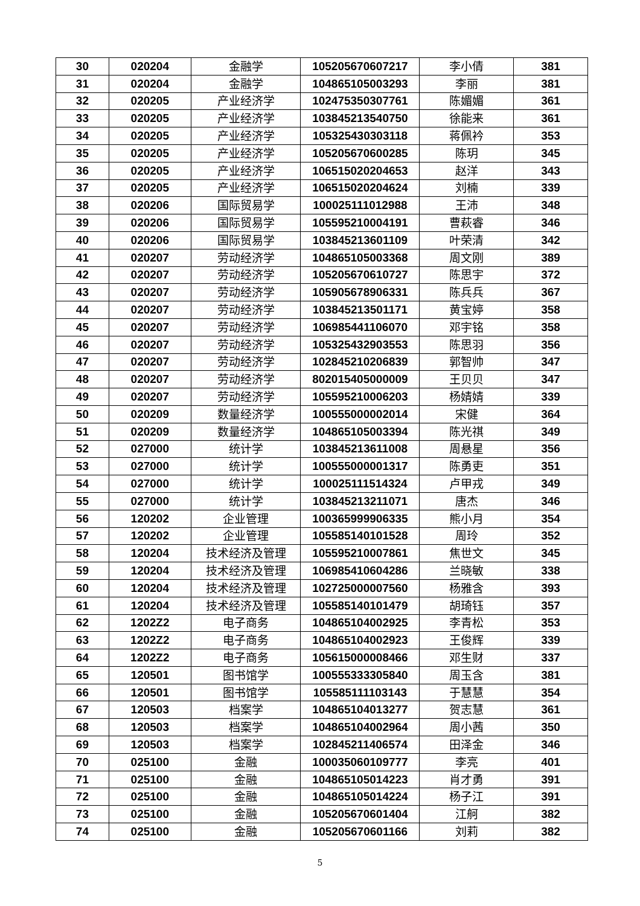| 30 | 020204 | 金融学 | 105205670607217 | 李小倩 | 381 |
| 31 | 020204 | 金融学 | 104865105003293 | 李丽 | 381 |
| 32 | 020205 | 产业经济学 | 102475350307761 | 陈媚媚 | 361 |
| 33 | 020205 | 产业经济学 | 103845213540750 | 徐能来 | 361 |
| 34 | 020205 | 产业经济学 | 105325430303118 | 蒋佩衿 | 353 |
| 35 | 020205 | 产业经济学 | 105205670600285 | 陈玥 | 345 |
| 36 | 020205 | 产业经济学 | 106515020204653 | 赵洋 | 343 |
| 37 | 020205 | 产业经济学 | 106515020204624 | 刘楠 | 339 |
| 38 | 020206 | 国际贸易学 | 100025111012988 | 王沛 | 348 |
| 39 | 020206 | 国际贸易学 | 105595210004191 | 曹萩睿 | 346 |
| 40 | 020206 | 国际贸易学 | 103845213601109 | 叶荣清 | 342 |
| 41 | 020207 | 劳动经济学 | 104865105003368 | 周文刚 | 389 |
| 42 | 020207 | 劳动经济学 | 105205670610727 | 陈思宇 | 372 |
| 43 | 020207 | 劳动经济学 | 105905678906331 | 陈兵兵 | 367 |
| 44 | 020207 | 劳动经济学 | 103845213501171 | 黄宝婷 | 358 |
| 45 | 020207 | 劳动经济学 | 106985441106070 | 邓宇铭 | 358 |
| 46 | 020207 | 劳动经济学 | 105325432903553 | 陈思羽 | 356 |
| 47 | 020207 | 劳动经济学 | 102845210206839 | 郭智帅 | 347 |
| 48 | 020207 | 劳动经济学 | 802015405000009 | 王贝贝 | 347 |
| 49 | 020207 | 劳动经济学 | 105595210006203 | 杨婧婧 | 339 |
| 50 | 020209 | 数量经济学 | 100555000002014 | 宋健 | 364 |
| 51 | 020209 | 数量经济学 | 104865105003394 | 陈光祺 | 349 |
| 52 | 027000 | 统计学 | 103845213611008 | 周悬星 | 356 |
| 53 | 027000 | 统计学 | 100555000001317 | 陈勇吏 | 351 |
| 54 | 027000 | 统计学 | 100025111514324 | 卢甲戎 | 349 |
| 55 | 027000 | 统计学 | 103845213211071 | 唐杰 | 346 |
| 56 | 120202 | 企业管理 | 100365999906335 | 熊小月 | 354 |
| 57 | 120202 | 企业管理 | 105585140101528 | 周玲 | 352 |
| 58 | 120204 | 技术经济及管理 | 105595210007861 | 焦世文 | 345 |
| 59 | 120204 | 技术经济及管理 | 106985410604286 | 兰晓敏 | 338 |
| 60 | 120204 | 技术经济及管理 | 102725000007560 | 杨雅含 | 393 |
| 61 | 120204 | 技术经济及管理 | 105585140101479 | 胡琦钰 | 357 |
| 62 | 1202Z2 | 电子商务 | 104865104002925 | 李青松 | 353 |
| 63 | 1202Z2 | 电子商务 | 104865104002923 | 王俊辉 | 339 |
| 64 | 1202Z2 | 电子商务 | 105615000008466 | 邓生财 | 337 |
| 65 | 120501 | 图书馆学 | 100555333305840 | 周玉含 | 381 |
| 66 | 120501 | 图书馆学 | 105585111103143 | 于慧慧 | 354 |
| 67 | 120503 | 档案学 | 104865104013277 | 贺志慧 | 361 |
| 68 | 120503 | 档案学 | 104865104002964 | 周小茜 | 350 |
| 69 | 120503 | 档案学 | 102845211406574 | 田泽金 | 346 |
| 70 | 025100 | 金融 | 100035060109777 | 李亮 | 401 |
| 71 | 025100 | 金融 | 104865105014223 | 肖才勇 | 391 |
| 72 | 025100 | 金融 | 104865105014224 | 杨子江 | 391 |
| 73 | 025100 | 金融 | 105205670601404 | 江舸 | 382 |
| 74 | 025100 | 金融 | 105205670601166 | 刘莉 | 382 |
5